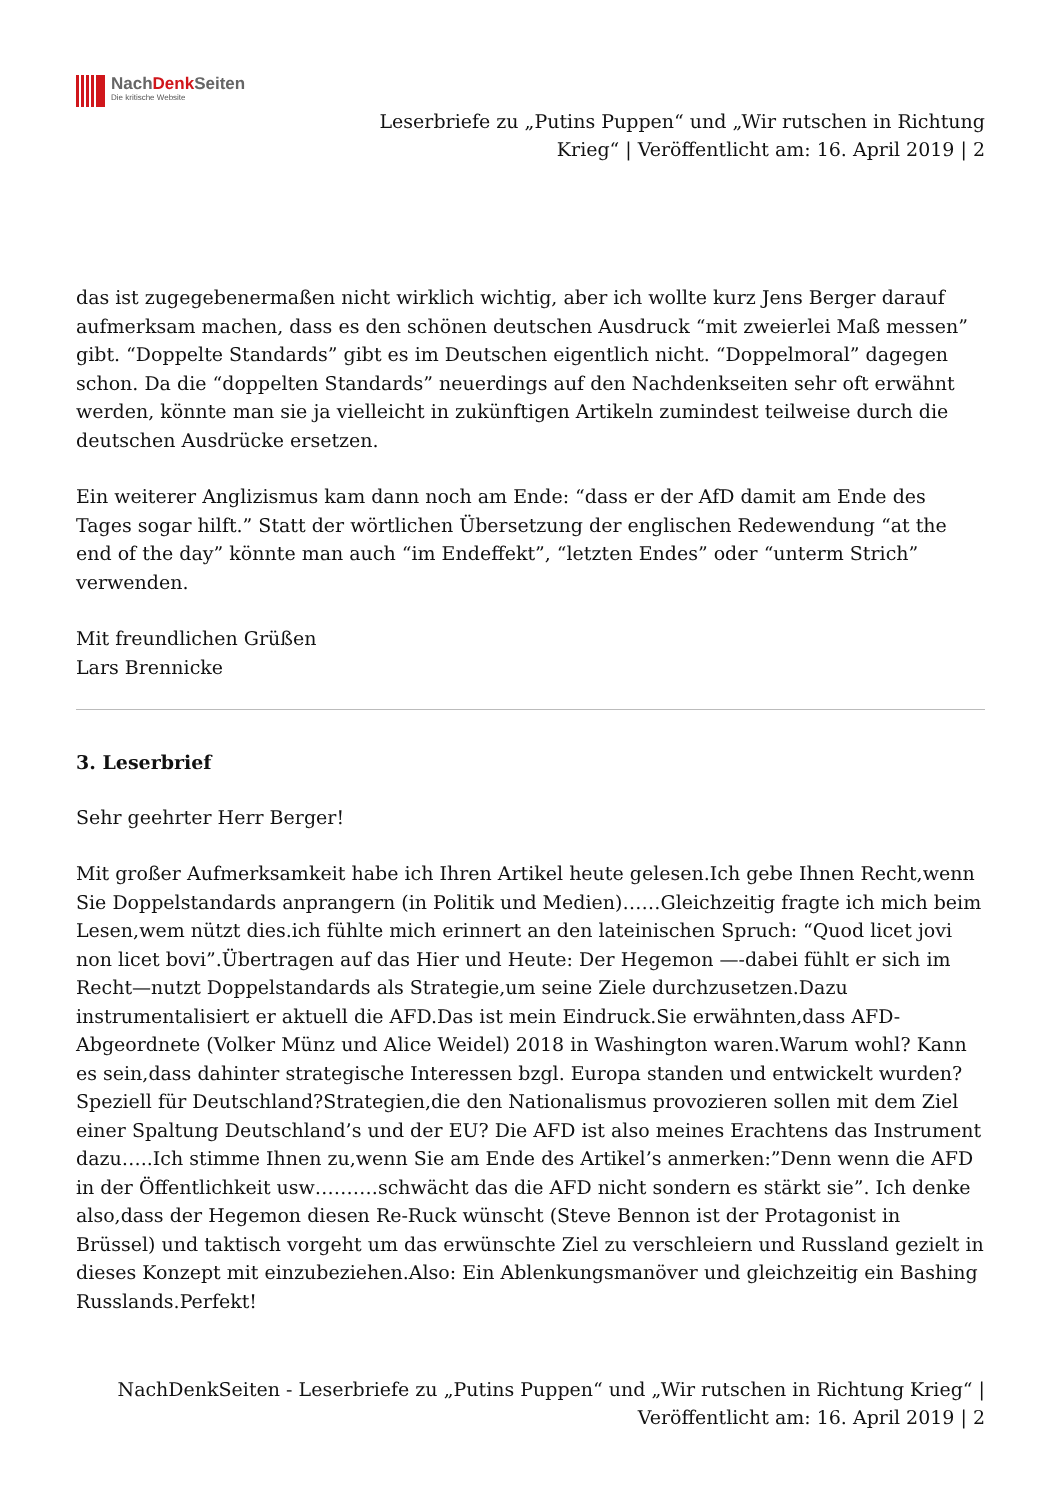NachDenk Seiten
Die kritische Website
Leserbriefe zu „Putins Puppen“ und „Wir rutschen in Richtung
Krieg“ | Veröffentlicht am: 16. April 2019 | 2
das ist zugegebenermaßen nicht wirklich wichtig, aber ich wollte kurz Jens Berger darauf aufmerksam machen, dass es den schönen deutschen Ausdruck “mit zweierlei Maß messen” gibt. “Doppelte Standards” gibt es im Deutschen eigentlich nicht. “Doppelmoral” dagegen schon. Da die “doppelten Standards” neuerdings auf den Nachdenkseiten sehr oft erwähnt werden, könnte man sie ja vielleicht in zukünftigen Artikeln zumindest teilweise durch die deutschen Ausdrücke ersetzen.
Ein weiterer Anglizismus kam dann noch am Ende: “dass er der AfD damit am Ende des Tages sogar hilft.” Statt der wörtlichen Übersetzung der englischen Redewendung “at the end of the day” könnte man auch “im Endeffekt”, “letzten Endes” oder “unterm Strich” verwenden.
Mit freundlichen Grüßen
Lars Brennicke
3. Leserbrief
Sehr geehrter Herr Berger!
Mit großer Aufmerksamkeit habe ich Ihren Artikel heute gelesen.Ich gebe Ihnen Recht,wenn Sie Doppelstandards anprangern (in Politik und Medien)……Gleichzeitig fragte ich mich beim Lesen,wem nützt dies.ich fühlte mich erinnert an den lateinischen Spruch: “Quod licet jovi non licet bovi”.Übertragen auf das Hier und Heute: Der Hegemon —-dabei fühlt er sich im Recht—nutzt Doppelstandards als Strategie,um seine Ziele durchzusetzen.Dazu instrumentalisiert er aktuell die AFD.Das ist mein Eindruck.Sie erwähnten,dass AFD-Abgeordnete (Volker Münz und Alice Weidel) 2018 in Washington waren.Warum wohl? Kann es sein,dass dahinter strategische Interessen bzgl. Europa standen und entwickelt wurden?Speziell für Deutschland?Strategien,die den Nationalismus provozieren sollen mit dem Ziel einer Spaltung Deutschland’s und der EU? Die AFD ist also meines Erachtens das Instrument dazu…..Ich stimme Ihnen zu,wenn Sie am Ende des Artikel’s anmerken:”Denn wenn die AFD in der Öffentlichkeit usw……….schwächt das die AFD nicht sondern es stärkt sie”. Ich denke also,dass der Hegemon diesen Re-Ruck wünscht (Steve Bennon ist der Protagonist in Brüssel) und taktisch vorgeht um das erwünschte Ziel zu verschleiern und Russland gezielt in dieses Konzept mit einzubeziehen.Also: Ein Ablenkungsmanöver und gleichzeitig ein Bashing Russlands.Perfekt!
NachDenkSeiten - Leserbriefe zu „Putins Puppen“ und „Wir rutschen in Richtung Krieg“ |
Veröffentlicht am: 16. April 2019 | 2